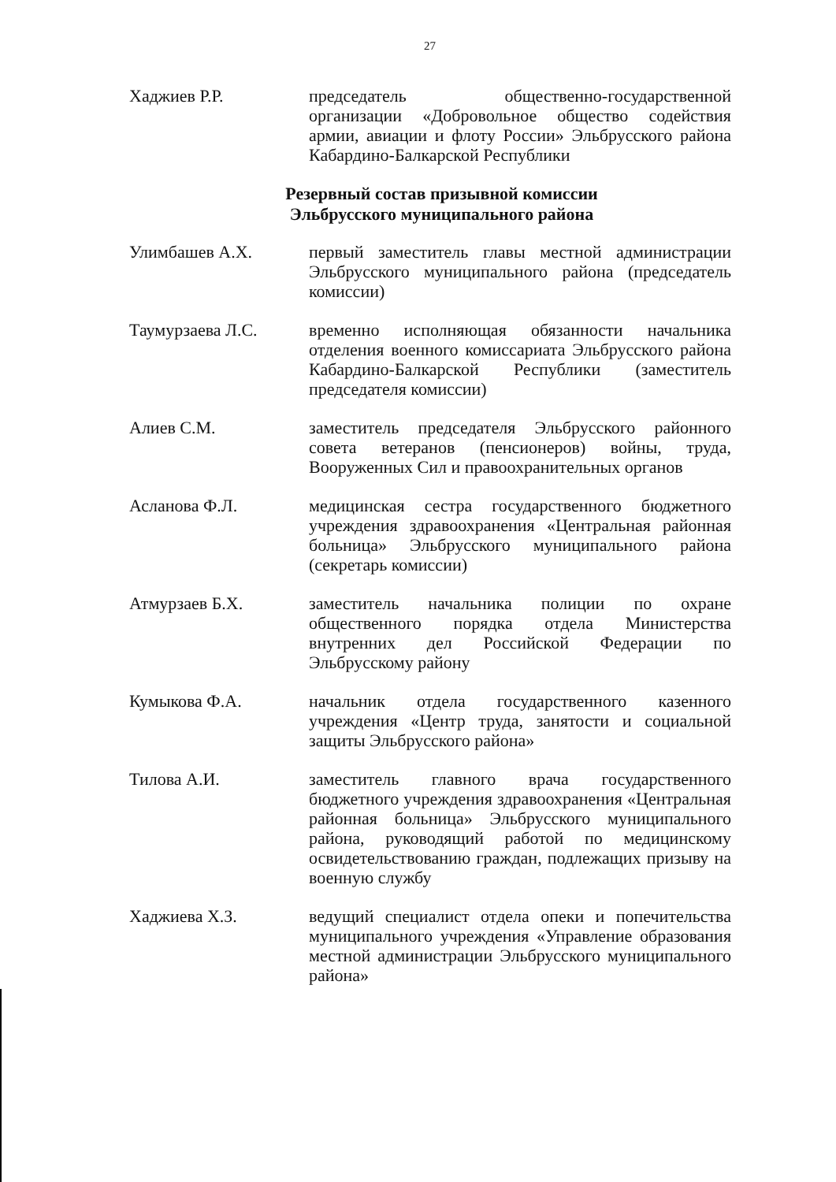27
Хаджиев Р.Р. председатель общественно-государственной организации «Добровольное общество содействия армии, авиации и флоту России» Эльбрусского района Кабардино-Балкарской Республики
Резервный состав призывной комиссии
Эльбрусского муниципального района
Улимбашев А.Х. первый заместитель главы местной администрации Эльбрусского муниципального района (председатель комиссии)
Таумурзаева Л.С. временно исполняющая обязанности начальника отделения военного комиссариата Эльбрусского района Кабардино-Балкарской Республики (заместитель председателя комиссии)
Алиев С.М. заместитель председателя Эльбрусского районного совета ветеранов (пенсионеров) войны, труда, Вооруженных Сил и правоохранительных органов
Асланова Ф.Л. медицинская сестра государственного бюджетного учреждения здравоохранения «Центральная районная больница» Эльбрусского муниципального района (секретарь комиссии)
Атмурзаев Б.Х. заместитель начальника полиции по охране общественного порядка отдела Министерства внутренних дел Российской Федерации по Эльбрусскому району
Кумыкова Ф.А. начальник отдела государственного казенного учреждения «Центр труда, занятости и социальной защиты Эльбрусского района»
Тилова А.И. заместитель главного врача государственного бюджетного учреждения здравоохранения «Центральная районная больница» Эльбрусского муниципального района, руководящий работой по медицинскому освидетельствованию граждан, подлежащих призыву на военную службу
Хаджиева Х.З. ведущий специалист отдела опеки и попечительства муниципального учреждения «Управление образования местной администрации Эльбрусского муниципального района»